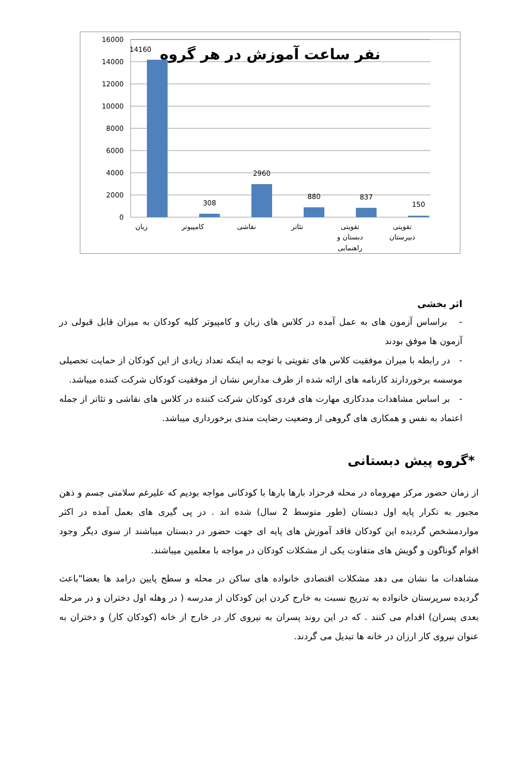16000
14000
12000
10000
8000
6000
4000
2000
0
14160
308
2960
880
837
150
زبان
کامپیوتر
نقاشی
تئاتر
تقویتی
دبستان و
راهنمایی
تقویتی
دبیرستان
نفر ساعت آموزش در هر گروه
اثر بخشی
- براساس آزمون های به عمل آمده در کلاس های زبان و کامپیوتر کلیه کودکان به میزان قابل قبولی در آزمون ها موفق بودند
- در رابطه با میران موفقیت کلاس های تقویتی با توجه به اینکه تعداد زیادی از این کودکان از حمایت تحصیلی موسسه برخوردارند کارنامه های ارائه شده از طرف مدارس نشان از موفقیت کودکان شرکت کننده میباشد.
- بر اساس مشاهدات مددکاری مهارت های فردی کودکان شرکت کننده در کلاس های نقاشی و تئاتر از جمله اعتماد به نفس و همکاری های گروهی از وضعیت رضایت مندی برخورداری میباشد.
*گروه پیش دبستانی
از زمان حضور مرکز مهروماه در محله فرحزاد بارها بارها با کودکانی مواجه بودیم که علیرغم سلامتی جسم و ذهن مجبور به تکرار پایه اول دبستان (طور متوسط 2 سال) شده اند . در پی گیری های بعمل آمده در اکثر مواردمشخص گردیده این کودکان فاقد آموزش های پایه ای جهت حضور در دبستان میباشند از سوی دیگر وجود اقوام گوناگون و گویش های متفاوت یکی از مشکلات کودکان در مواجه با معلمین میباشند.
مشاهدات ما نشان می دهد مشکلات اقتصادی خانواده های ساکن در محله و سطح پایین درامد ها بعضا"باعث گردیده سرپرستان خانواده به تدریج نسبت به خارج کردن این کودکان از مدرسه ( در وهله اول دختران و در مرحله بعدی پسران) اقدام می کنند . که در این روند پسران به نیروی کار در خارج از خانه (کودکان کار) و دختران به عنوان نیروی کار ارزان در خانه ها تبدیل می گردند.